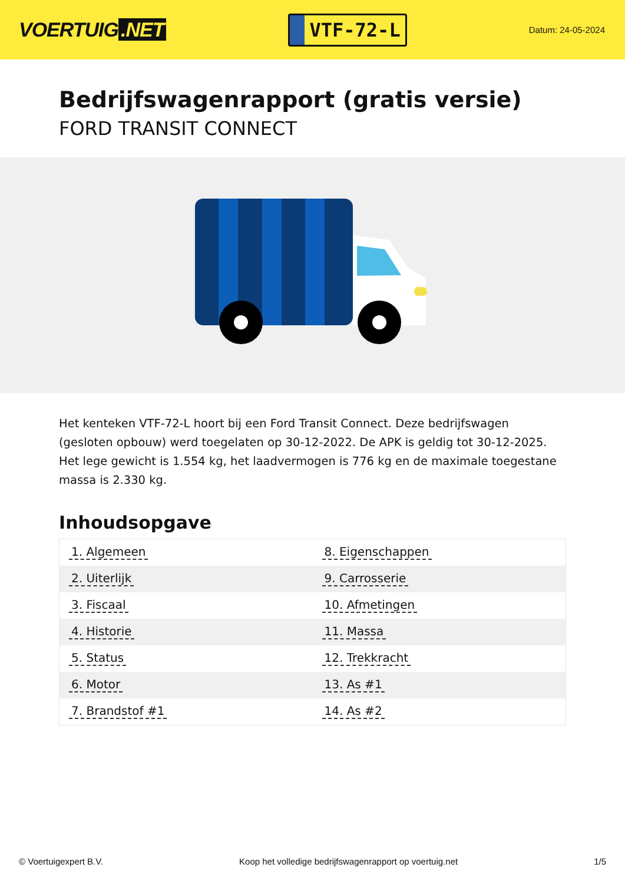VOERTUIG.NET
VTF-72-L
Datum: 24-05-2024
Bedrijfswagenrapport (gratis versie)
FORD TRANSIT CONNECT
Het kenteken VTF-72-L hoort bij een Ford Transit Connect. Deze bedrijfswagen (gesloten opbouw) werd toegelaten op 30-12-2022. De APK is geldig tot 30-12-2025. Het lege gewicht is 1.554 kg, het laadvermogen is 776 kg en de maximale toegestane massa is 2.330 kg.
Inhoudsopgave
| 1. Algemeen | 8. Eigenschappen |
| 2. Uiterlijk | 9. Carrosserie |
| 3. Fiscaal | 10. Afmetingen |
| 4. Historie | 11. Massa |
| 5. Status | 12. Trekkracht |
| 6. Motor | 13. As #1 |
| 7. Brandstof #1 | 14. As #2 |
© Voertuigexpert B.V. Koop het volledige bedrijfswagenrapport op voertuig.net 1/5